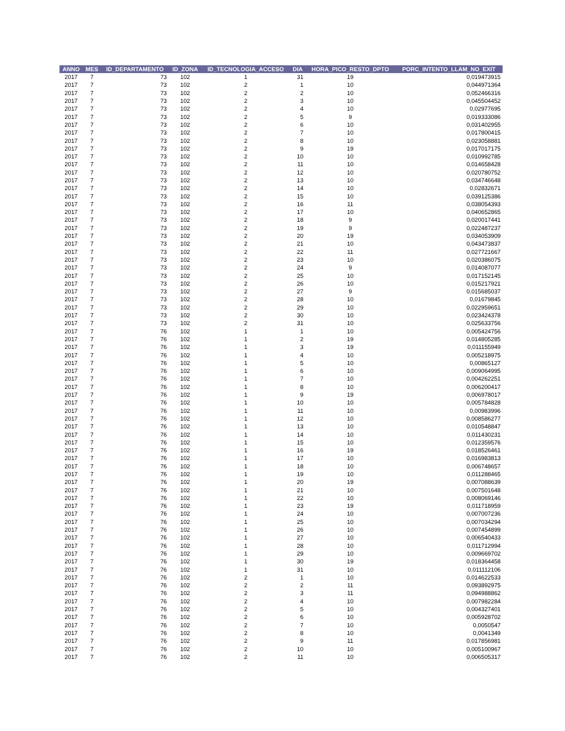| ANNO | MES | ID_DEPARTAMENTO | ID_ZONA | ID_TECNOLOGIA_ACCESO | DIA | HORA_PICO_RESTO_DPTO | PORC_INTENTO_LLAM_NO_EXIT |
| --- | --- | --- | --- | --- | --- | --- | --- |
| 2017 | 7 | 73 | 102 | 1 | 31 | 19 | 0,019473915 |
| 2017 | 7 | 73 | 102 | 2 | 1 | 10 | 0,044971364 |
| 2017 | 7 | 73 | 102 | 2 | 2 | 10 | 0,052466316 |
| 2017 | 7 | 73 | 102 | 2 | 3 | 10 | 0,045504452 |
| 2017 | 7 | 73 | 102 | 2 | 4 | 10 | 0,02977695 |
| 2017 | 7 | 73 | 102 | 2 | 5 | 9 | 0,019333086 |
| 2017 | 7 | 73 | 102 | 2 | 6 | 10 | 0,031402955 |
| 2017 | 7 | 73 | 102 | 2 | 7 | 10 | 0,017800415 |
| 2017 | 7 | 73 | 102 | 2 | 8 | 10 | 0,023058881 |
| 2017 | 7 | 73 | 102 | 2 | 9 | 19 | 0,017017175 |
| 2017 | 7 | 73 | 102 | 2 | 10 | 10 | 0,010992785 |
| 2017 | 7 | 73 | 102 | 2 | 11 | 10 | 0,014658428 |
| 2017 | 7 | 73 | 102 | 2 | 12 | 10 | 0,020780752 |
| 2017 | 7 | 73 | 102 | 2 | 13 | 10 | 0,034746648 |
| 2017 | 7 | 73 | 102 | 2 | 14 | 10 | 0,02832671 |
| 2017 | 7 | 73 | 102 | 2 | 15 | 10 | 0,039125386 |
| 2017 | 7 | 73 | 102 | 2 | 16 | 11 | 0,038054393 |
| 2017 | 7 | 73 | 102 | 2 | 17 | 10 | 0,040652865 |
| 2017 | 7 | 73 | 102 | 2 | 18 | 9 | 0,020017441 |
| 2017 | 7 | 73 | 102 | 2 | 19 | 9 | 0,022487237 |
| 2017 | 7 | 73 | 102 | 2 | 20 | 19 | 0,034053909 |
| 2017 | 7 | 73 | 102 | 2 | 21 | 10 | 0,043473837 |
| 2017 | 7 | 73 | 102 | 2 | 22 | 11 | 0,027721667 |
| 2017 | 7 | 73 | 102 | 2 | 23 | 10 | 0,020386075 |
| 2017 | 7 | 73 | 102 | 2 | 24 | 9 | 0,014087077 |
| 2017 | 7 | 73 | 102 | 2 | 25 | 10 | 0,017152145 |
| 2017 | 7 | 73 | 102 | 2 | 26 | 10 | 0,015217921 |
| 2017 | 7 | 73 | 102 | 2 | 27 | 9 | 0,015685037 |
| 2017 | 7 | 73 | 102 | 2 | 28 | 10 | 0,01679845 |
| 2017 | 7 | 73 | 102 | 2 | 29 | 10 | 0,022959651 |
| 2017 | 7 | 73 | 102 | 2 | 30 | 10 | 0,023424378 |
| 2017 | 7 | 73 | 102 | 2 | 31 | 10 | 0,025633756 |
| 2017 | 7 | 76 | 102 | 1 | 1 | 10 | 0,005424756 |
| 2017 | 7 | 76 | 102 | 1 | 2 | 19 | 0,014805285 |
| 2017 | 7 | 76 | 102 | 1 | 3 | 19 | 0,011155949 |
| 2017 | 7 | 76 | 102 | 1 | 4 | 10 | 0,005218975 |
| 2017 | 7 | 76 | 102 | 1 | 5 | 10 | 0,00865127 |
| 2017 | 7 | 76 | 102 | 1 | 6 | 10 | 0,009064995 |
| 2017 | 7 | 76 | 102 | 1 | 7 | 10 | 0,004262251 |
| 2017 | 7 | 76 | 102 | 1 | 8 | 10 | 0,006200417 |
| 2017 | 7 | 76 | 102 | 1 | 9 | 19 | 0,006978017 |
| 2017 | 7 | 76 | 102 | 1 | 10 | 10 | 0,005784828 |
| 2017 | 7 | 76 | 102 | 1 | 11 | 10 | 0,00983996 |
| 2017 | 7 | 76 | 102 | 1 | 12 | 10 | 0,008586277 |
| 2017 | 7 | 76 | 102 | 1 | 13 | 10 | 0,010548847 |
| 2017 | 7 | 76 | 102 | 1 | 14 | 10 | 0,011430231 |
| 2017 | 7 | 76 | 102 | 1 | 15 | 10 | 0,012359576 |
| 2017 | 7 | 76 | 102 | 1 | 16 | 19 | 0,018526461 |
| 2017 | 7 | 76 | 102 | 1 | 17 | 10 | 0,016983813 |
| 2017 | 7 | 76 | 102 | 1 | 18 | 10 | 0,006748657 |
| 2017 | 7 | 76 | 102 | 1 | 19 | 10 | 0,011288465 |
| 2017 | 7 | 76 | 102 | 1 | 20 | 19 | 0,007088639 |
| 2017 | 7 | 76 | 102 | 1 | 21 | 10 | 0,007501648 |
| 2017 | 7 | 76 | 102 | 1 | 22 | 10 | 0,008069146 |
| 2017 | 7 | 76 | 102 | 1 | 23 | 19 | 0,011718959 |
| 2017 | 7 | 76 | 102 | 1 | 24 | 10 | 0,007007236 |
| 2017 | 7 | 76 | 102 | 1 | 25 | 10 | 0,007034294 |
| 2017 | 7 | 76 | 102 | 1 | 26 | 10 | 0,007454899 |
| 2017 | 7 | 76 | 102 | 1 | 27 | 10 | 0,006540433 |
| 2017 | 7 | 76 | 102 | 1 | 28 | 10 | 0,011712994 |
| 2017 | 7 | 76 | 102 | 1 | 29 | 10 | 0,009669702 |
| 2017 | 7 | 76 | 102 | 1 | 30 | 19 | 0,018364458 |
| 2017 | 7 | 76 | 102 | 1 | 31 | 10 | 0,011112106 |
| 2017 | 7 | 76 | 102 | 2 | 1 | 10 | 0,014622533 |
| 2017 | 7 | 76 | 102 | 2 | 2 | 11 | 0,093892975 |
| 2017 | 7 | 76 | 102 | 2 | 3 | 11 | 0,094988862 |
| 2017 | 7 | 76 | 102 | 2 | 4 | 10 | 0,007982284 |
| 2017 | 7 | 76 | 102 | 2 | 5 | 10 | 0,004327401 |
| 2017 | 7 | 76 | 102 | 2 | 6 | 10 | 0,005928702 |
| 2017 | 7 | 76 | 102 | 2 | 7 | 10 | 0,0050547 |
| 2017 | 7 | 76 | 102 | 2 | 8 | 10 | 0,0041349 |
| 2017 | 7 | 76 | 102 | 2 | 9 | 11 | 0,017856981 |
| 2017 | 7 | 76 | 102 | 2 | 10 | 10 | 0,005100967 |
| 2017 | 7 | 76 | 102 | 2 | 11 | 10 | 0,006505317 |